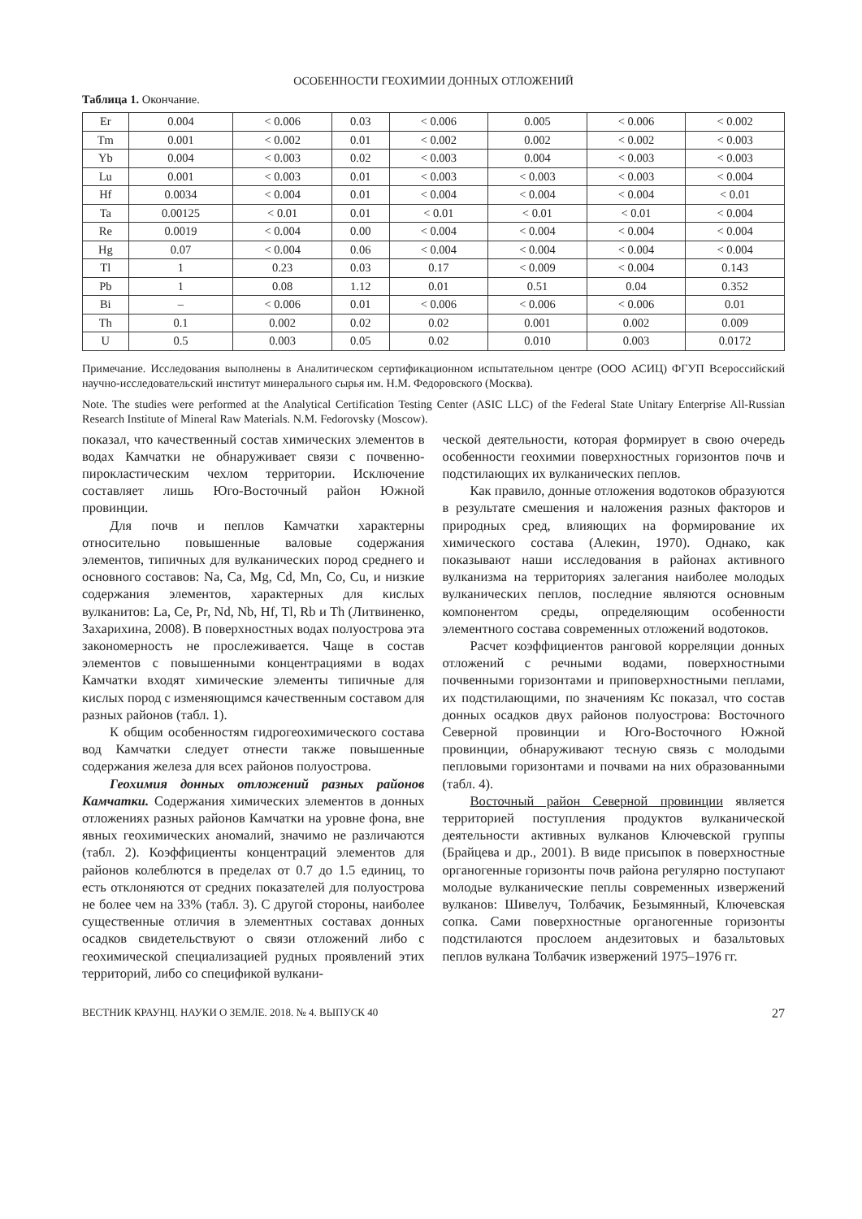ОСОБЕННОСТИ ГЕОХИМИИ ДОННЫХ ОТЛОЖЕНИЙ
Таблица 1. Окончание.
| Er | 0.004 | < 0.006 | 0.03 | < 0.006 | 0.005 | < 0.006 | < 0.002 |
| Tm | 0.001 | < 0.002 | 0.01 | < 0.002 | 0.002 | < 0.002 | < 0.003 |
| Yb | 0.004 | < 0.003 | 0.02 | < 0.003 | 0.004 | < 0.003 | < 0.003 |
| Lu | 0.001 | < 0.003 | 0.01 | < 0.003 | < 0.003 | < 0.003 | < 0.004 |
| Hf | 0.0034 | < 0.004 | 0.01 | < 0.004 | < 0.004 | < 0.004 | < 0.01 |
| Ta | 0.00125 | < 0.01 | 0.01 | < 0.01 | < 0.01 | < 0.01 | < 0.004 |
| Re | 0.0019 | < 0.004 | 0.00 | < 0.004 | < 0.004 | < 0.004 | < 0.004 |
| Hg | 0.07 | < 0.004 | 0.06 | < 0.004 | < 0.004 | < 0.004 | < 0.004 |
| Tl | 1 | 0.23 | 0.03 | 0.17 | < 0.009 | < 0.004 | 0.143 |
| Pb | 1 | 0.08 | 1.12 | 0.01 | 0.51 | 0.04 | 0.352 |
| Bi | – | < 0.006 | 0.01 | < 0.006 | < 0.006 | < 0.006 | 0.01 |
| Th | 0.1 | 0.002 | 0.02 | 0.02 | 0.001 | 0.002 | 0.009 |
| U | 0.5 | 0.003 | 0.05 | 0.02 | 0.010 | 0.003 | 0.0172 |
Примечание. Исследования выполнены в Аналитическом сертификационном испытательном центре (ООО АСИЦ) ФГУП Всероссийский научно-исследовательский институт минерального сырья им. Н.М. Федоровского (Москва).
Note. The studies were performed at the Analytical Certification Testing Center (ASIC LLC) of the Federal State Unitary Enterprise All-Russian Research Institute of Mineral Raw Materials. N.M. Fedorovsky (Moscow).
показал, что качественный состав химических элементов в водах Камчатки не обнаруживает связи с почвенно-пирокластическим чехлом территории. Исключение составляет лишь Юго-Восточный район Южной провинции.
Для почв и пеплов Камчатки характерны относительно повышенные валовые содержания элементов, типичных для вулканических пород среднего и основного составов: Na, Ca, Mg, Cd, Mn, Co, Cu, и низкие содержания элементов, характерных для кислых вулканитов: La, Ce, Pr, Nd, Nb, Hf, Tl, Rb и Th (Литвиненко, Захарихина, 2008). В поверхностных водах полуострова эта закономерность не прослеживается. Чаще в состав элементов с повышенными концентрациями в водах Камчатки входят химические элементы типичные для кислых пород с изменяющимся качественным составом для разных районов (табл. 1).
К общим особенностям гидрогеохимического состава вод Камчатки следует отнести также повышенные содержания железа для всех районов полуострова.
Геохимия донных отложений разных районов Камчатки. Содержания химических элементов в донных отложениях разных районов Камчатки на уровне фона, вне явных геохимических аномалий, значимо не различаются (табл. 2). Коэффициенты концентраций элементов для районов колеблются в пределах от 0.7 до 1.5 единиц, то есть отклоняются от средних показателей для полуострова не более чем на 33% (табл. 3). С другой стороны, наиболее существенные отличия в элементных составах донных осадков свидетельствуют о связи отложений либо с геохимической специализацией рудных проявлений этих территорий, либо со спецификой вулкани-
ческой деятельности, которая формирует в свою очередь особенности геохимии поверхностных горизонтов почв и подстилающих их вулканических пеплов.
Как правило, донные отложения водотоков образуются в результате смешения и наложения разных факторов и природных сред, влияющих на формирование их химического состава (Алекин, 1970). Однако, как показывают наши исследования в районах активного вулканизма на территориях залегания наиболее молодых вулканических пеплов, последние являются основным компонентом среды, определяющим особенности элементного состава современных отложений водотоков.
Расчет коэффициентов ранговой корреляции донных отложений с речными водами, поверхностными почвенными горизонтами и приповерхностными пеплами, их подстилающими, по значениям Кс показал, что состав донных осадков двух районов полуострова: Восточного Северной провинции и Юго-Восточного Южной провинции, обнаруживают тесную связь с молодыми пепловыми горизонтами и почвами на них образованными (табл. 4).
Восточный район Северной провинции является территорией поступления продуктов вулканической деятельности активных вулканов Ключевской группы (Брайцева и др., 2001). В виде присыпок в поверхностные органогенные горизонты почв района регулярно поступают молодые вулканические пеплы современных извержений вулканов: Шивелуч, Толбачик, Безымянный, Ключевская сопка. Сами поверхностные органогенные горизонты подстилаются прослоем андезитовых и базальтовых пеплов вулкана Толбачик извержений 1975–1976 гг.
ВЕСТНИК КРАУНЦ. НАУКИ О ЗЕМЛЕ. 2018. № 4. ВЫПУСК 40 27